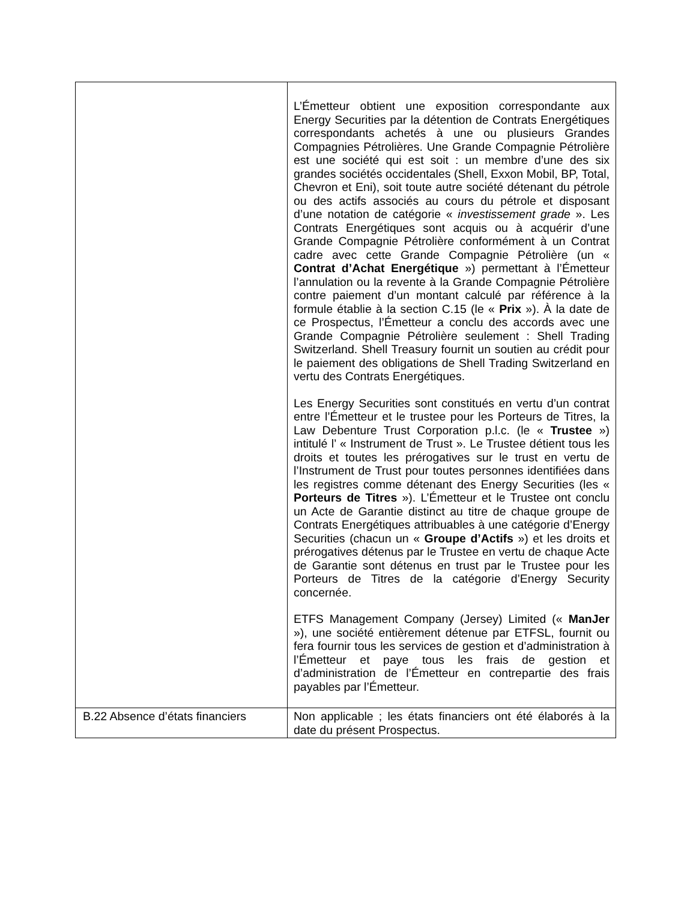| | L’Émetteur obtient une exposition correspondante aux Energy Securities par la détention de Contrats Energétiques correspondants achetés à une ou plusieurs Grandes Compagnies Pétrolières. Une Grande Compagnie Pétrolière est une société qui est soit : un membre d’une des six grandes sociétés occidentales (Shell, Exxon Mobil, BP, Total, Chevron et Eni), soit toute autre société détenant du pétrole ou des actifs associés au cours du pétrole et disposant d’une notation de catégorie « investissement grade ». Les Contrats Energétiques sont acquis ou à acquérir d’une Grande Compagnie Pétrolière conformément à un Contrat cadre avec cette Grande Compagnie Pétrolière (un « Contrat d’Achat Energétique ») permettant à l’Émetteur l’annulation ou la revente à la Grande Compagnie Pétrolière contre paiement d’un montant calculé par référence à la formule établie à la section C.15 (le « Prix »). À la date de ce Prospectus, l’Émetteur a conclu des accords avec une Grande Compagnie Pétrolière seulement : Shell Trading Switzerland. Shell Treasury fournit un soutien au crédit pour le paiement des obligations de Shell Trading Switzerland en vertu des Contrats Energétiques. Les Energy Securities sont constitués en vertu d’un contrat entre l’Émetteur et le trustee pour les Porteurs de Titres, la Law Debenture Trust Corporation p.l.c. (le « Trustee ») intitulé l’ « Instrument de Trust ». Le Trustee détient tous les droits et toutes les prérogatives sur le trust en vertu de l’Instrument de Trust pour toutes personnes identifiées dans les registres comme détenant des Energy Securities (les « Porteurs de Titres »). L’Émetteur et le Trustee ont conclu un Acte de Garantie distinct au titre de chaque groupe de Contrats Energétiques attribuables à une catégorie d’Energy Securities (chacun un « Groupe d’Actifs ») et les droits et prérogatives détenus par le Trustee en vertu de chaque Acte de Garantie sont détenus en trust par le Trustee pour les Porteurs de Titres de la catégorie d’Energy Security concernée. ETFS Management Company (Jersey) Limited (« ManJer »), une société entièrement détenue par ETFSL, fournit ou fera fournir tous les services de gestion et d’administration à l’Émetteur et paye tous les frais de gestion et d’administration de l’Émetteur en contrepartie des frais payables par l’Émetteur. |
| B.22 Absence d’états financiers | Non applicable ; les états financiers ont été élaborés à la date du présent Prospectus. |